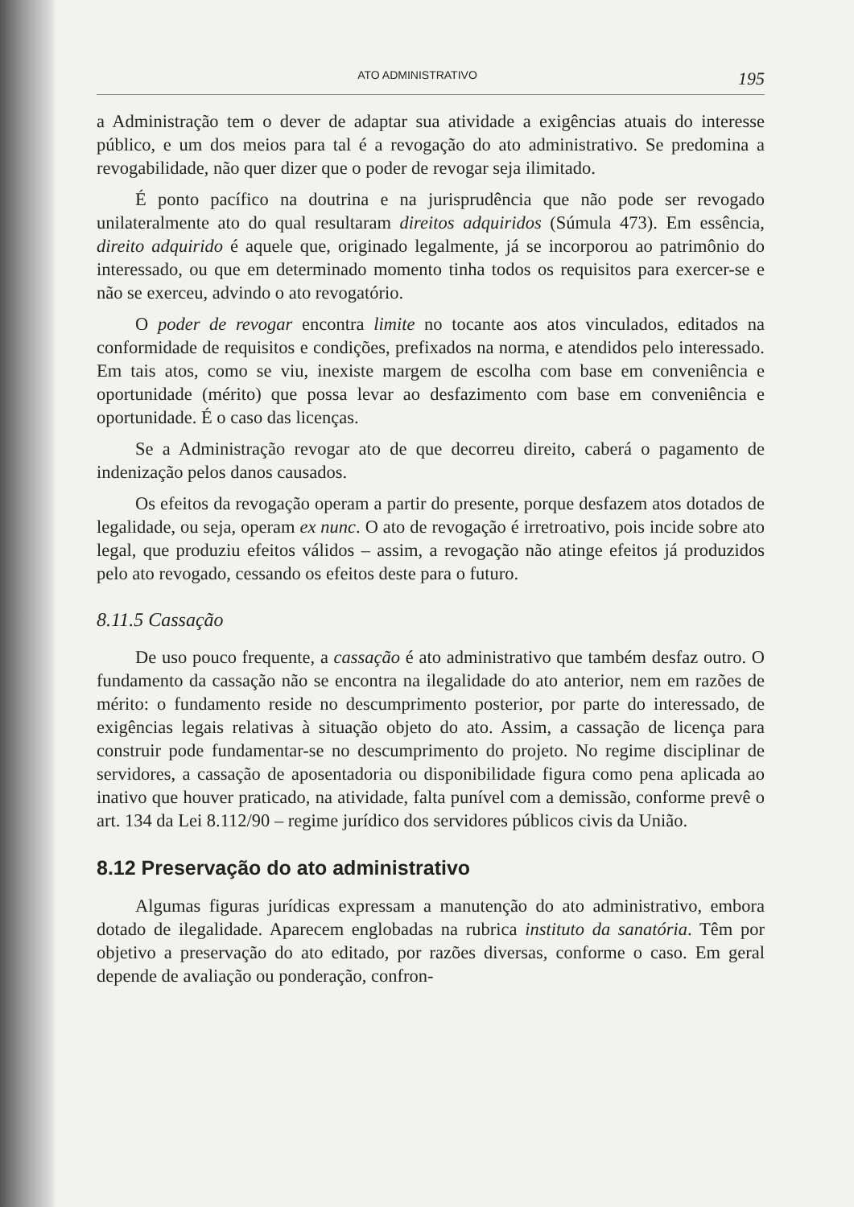ATO ADMINISTRATIVO 195
a Administração tem o dever de adaptar sua atividade a exigências atuais do interesse público, e um dos meios para tal é a revogação do ato administrativo. Se predomina a revogabilidade, não quer dizer que o poder de revogar seja ilimitado.
É ponto pacífico na doutrina e na jurisprudência que não pode ser revogado unilateralmente ato do qual resultaram direitos adquiridos (Súmula 473). Em essência, direito adquirido é aquele que, originado legalmente, já se incorporou ao patrimônio do interessado, ou que em determinado momento tinha todos os requisitos para exercer-se e não se exerceu, advindo o ato revogatório.
O poder de revogar encontra limite no tocante aos atos vinculados, editados na conformidade de requisitos e condições, prefixados na norma, e atendidos pelo interessado. Em tais atos, como se viu, inexiste margem de escolha com base em conveniência e oportunidade (mérito) que possa levar ao desfazimento com base em conveniência e oportunidade. É o caso das licenças.
Se a Administração revogar ato de que decorreu direito, caberá o pagamento de indenização pelos danos causados.
Os efeitos da revogação operam a partir do presente, porque desfazem atos dotados de legalidade, ou seja, operam ex nunc. O ato de revogação é irretroativo, pois incide sobre ato legal, que produziu efeitos válidos – assim, a revogação não atinge efeitos já produzidos pelo ato revogado, cessando os efeitos deste para o futuro.
8.11.5 Cassação
De uso pouco frequente, a cassação é ato administrativo que também desfaz outro. O fundamento da cassação não se encontra na ilegalidade do ato anterior, nem em razões de mérito: o fundamento reside no descumprimento posterior, por parte do interessado, de exigências legais relativas à situação objeto do ato. Assim, a cassação de licença para construir pode fundamentar-se no descumprimento do projeto. No regime disciplinar de servidores, a cassação de aposentadoria ou disponibilidade figura como pena aplicada ao inativo que houver praticado, na atividade, falta punível com a demissão, conforme prevê o art. 134 da Lei 8.112/90 – regime jurídico dos servidores públicos civis da União.
8.12 Preservação do ato administrativo
Algumas figuras jurídicas expressam a manutenção do ato administrativo, embora dotado de ilegalidade. Aparecem englobadas na rubrica instituto da sanatória. Têm por objetivo a preservação do ato editado, por razões diversas, conforme o caso. Em geral depende de avaliação ou ponderação, confron-